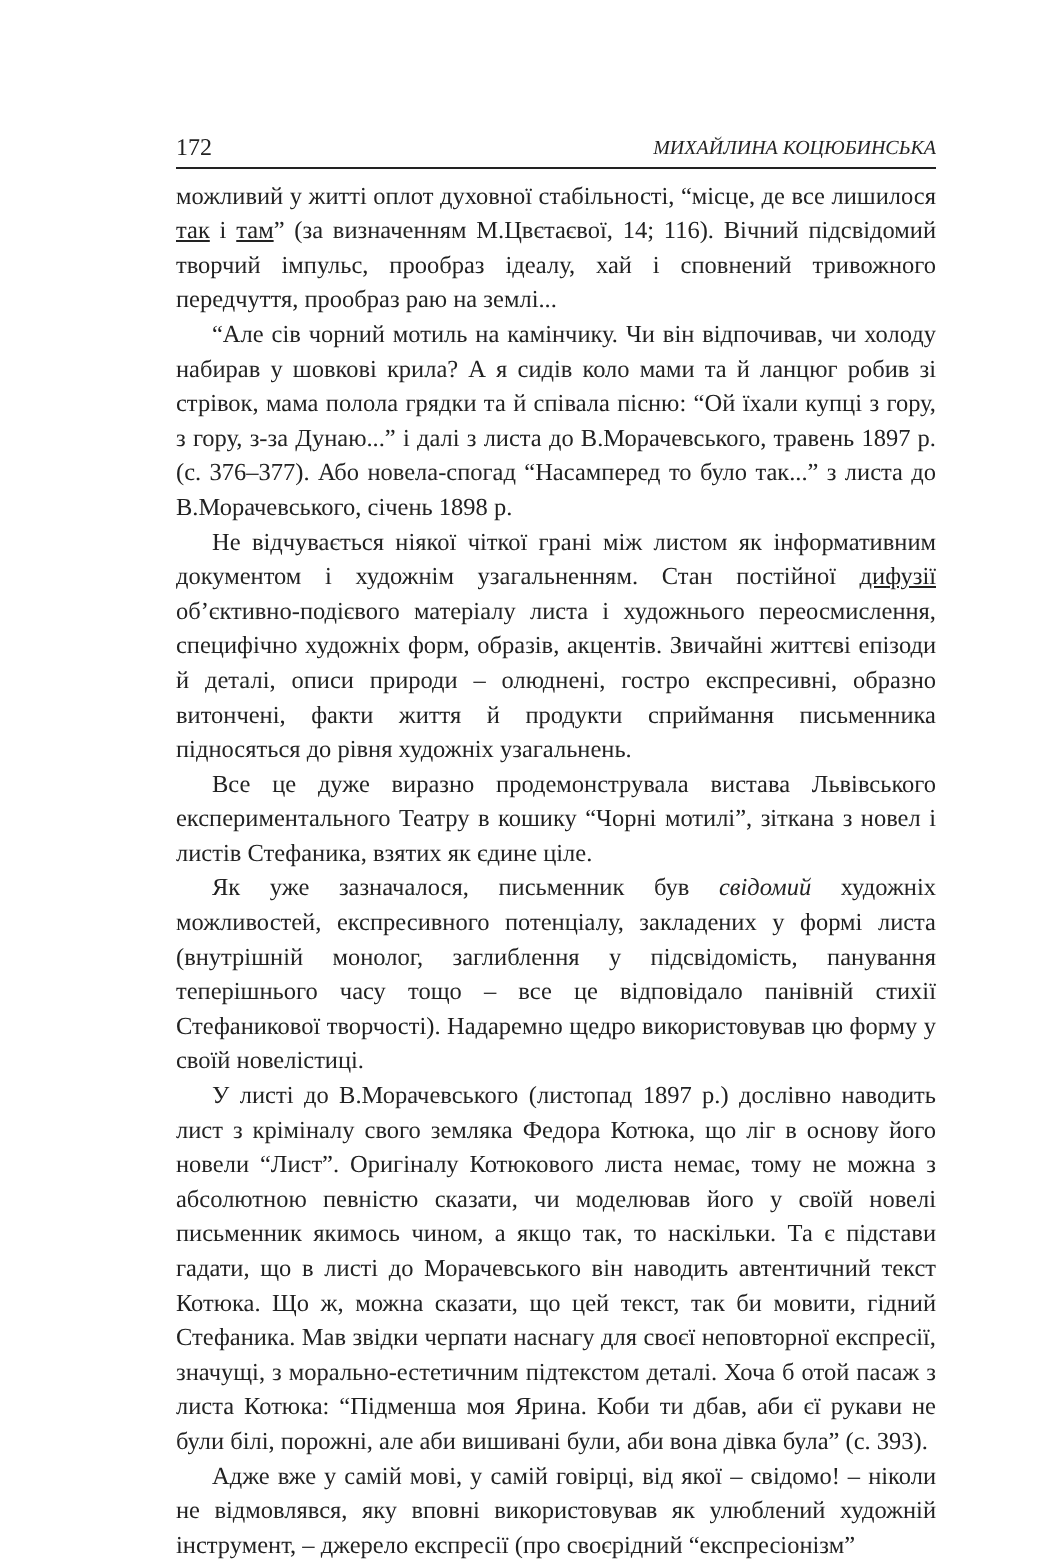172 МИХАЙЛИНА КОЦЮБИНСЬКА
можливий у житті оплот духовної стабільності, “місце, де все лишилося так і там” (за визначенням М.Цвєтаєвої, 14; 116). Вічний підсвідомий творчий імпульс, прообраз ідеалу, хай і сповнений тривожного передчуття, прообраз раю на землі...
“Але сів чорний мотиль на камінчику. Чи він відпочивав, чи холоду набирав у шовкові крила? А я сидів коло мами та й ланцюг робив зі стрівок, мама полола грядки та й співала пісню: “Ой їхали купці з гору, з гору, з-за Дунаю...” і далі з листа до В.Морачевського, травень 1897 р. (с. 376–377). Або новела-спогад “Насамперед то було так...” з листа до В.Морачевського, січень 1898 р.
Не відчувається ніякої чіткої грані між листом як інформативним документом і художнім узагальненням. Стан постійної дифузії об’єктивно-подієвого матеріалу листа і художнього переосмислення, специфічно художніх форм, образів, акцентів. Звичайні життєві епізоди й деталі, описи природи – олюднені, гостро експресивні, образно витончені, факти життя й продукти сприймання письменника підносяться до рівня художніх узагальнень.
Все це дуже виразно продемонструвала вистава Львівського експериментального Театру в кошику “Чорні мотилі”, зіткана з новел і листів Стефаника, взятих як єдине ціле.
Як уже зазначалося, письменник був свідомий художніх можливостей, експресивного потенціалу, закладених у формі листа (внутрішній монолог, заглиблення у підсвідомість, панування теперішнього часу тощо – все це відповідало панівній стихії Стефаникової творчості). Надаремно щедро використовував цю форму у своїй новелістиці.
У листі до В.Морачевського (листопад 1897 р.) дослівно наводить лист з кріміналу свого земляка Федора Котюка, що ліг в основу його новели “Лист”. Оригіналу Котюкового листа немає, тому не можна з абсолютною певністю сказати, чи моделював його у своїй новелі письменник якимось чином, а якщо так, то наскільки. Та є підстави гадати, що в листі до Морачевського він наводить автентичний текст Котюка. Що ж, можна сказати, що цей текст, так би мовити, гідний Стефаника. Мав звідки черпати наснагу для своєї неповторної експресії, значущі, з морально-естетичним підтекстом деталі. Хоча б отой пасаж з листа Котюка: “Підменша моя Ярина. Коби ти дбав, аби єї рукави не були білі, порожні, але аби вишивані були, аби вона дівка була” (с. 393).
Адже вже у самій мові, у самій говірці, від якої – свідомо! – ніколи не відмовлявся, яку вповні використовував як улюблений художній інструмент, – джерело експресії (про своєрідний “експресіонізм”